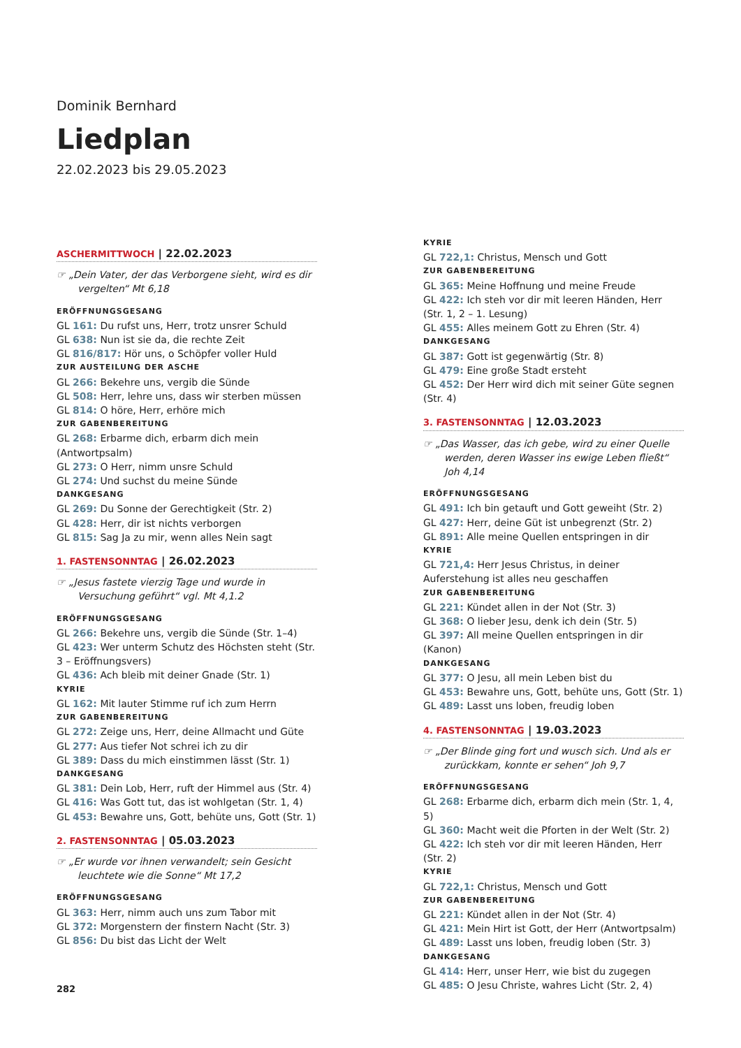Dominik Bernhard
Liedplan
22.02.2023 bis 29.05.2023
ASCHERMITTWOCH | 22.02.2023
☞ „Dein Vater, der das Verborgene sieht, wird es dir vergelten“ Mt 6,18
ERÖFFNUNGSGESANG
GL 161: Du rufst uns, Herr, trotz unsrer Schuld
GL 638: Nun ist sie da, die rechte Zeit
GL 816/817: Hör uns, o Schöpfer voller Huld
ZUR AUSTEILUNG DER ASCHE
GL 266: Bekehre uns, vergib die Sünde
GL 508: Herr, lehre uns, dass wir sterben müssen
GL 814: O höre, Herr, erhöre mich
ZUR GABENBEREITUNG
GL 268: Erbarme dich, erbarm dich mein (Antwortpsalm)
GL 273: O Herr, nimm unsre Schuld
GL 274: Und suchst du meine Sünde
DANKGESANG
GL 269: Du Sonne der Gerechtigkeit (Str. 2)
GL 428: Herr, dir ist nichts verborgen
GL 815: Sag Ja zu mir, wenn alles Nein sagt
1. FASTENSONNTAG | 26.02.2023
☞ „Jesus fastete vierzig Tage und wurde in Versuchung geführt“ vgl. Mt 4,1.2
ERÖFFNUNGSGESANG
GL 266: Bekehre uns, vergib die Sünde (Str. 1–4)
GL 423: Wer unterm Schutz des Höchsten steht (Str. 3 – Eröffnungsvers)
GL 436: Ach bleib mit deiner Gnade (Str. 1)
KYRIE
GL 162: Mit lauter Stimme ruf ich zum Herrn
ZUR GABENBEREITUNG
GL 272: Zeige uns, Herr, deine Allmacht und Güte
GL 277: Aus tiefer Not schrei ich zu dir
GL 389: Dass du mich einstimmen lässt (Str. 1)
DANKGESANG
GL 381: Dein Lob, Herr, ruft der Himmel aus (Str. 4)
GL 416: Was Gott tut, das ist wohlgetan (Str. 1, 4)
GL 453: Bewahre uns, Gott, behüte uns, Gott (Str. 1)
2. FASTENSONNTAG | 05.03.2023
☞ „Er wurde vor ihnen verwandelt; sein Gesicht leuchtete wie die Sonne“ Mt 17,2
ERÖFFNUNGSGESANG
GL 363: Herr, nimm auch uns zum Tabor mit
GL 372: Morgenstern der finstern Nacht (Str. 3)
GL 856: Du bist das Licht der Welt
KYRIE
GL 722,1: Christus, Mensch und Gott
ZUR GABENBEREITUNG
GL 365: Meine Hoffnung und meine Freude
GL 422: Ich steh vor dir mit leeren Händen, Herr (Str. 1, 2 – 1. Lesung)
GL 455: Alles meinem Gott zu Ehren (Str. 4)
DANKGESANG
GL 387: Gott ist gegenwärtig (Str. 8)
GL 479: Eine große Stadt ersteht
GL 452: Der Herr wird dich mit seiner Güte segnen (Str. 4)
3. FASTENSONNTAG | 12.03.2023
☞ „Das Wasser, das ich gebe, wird zu einer Quelle werden, deren Wasser ins ewige Leben fließt“ Joh 4,14
ERÖFFNUNGSGESANG
GL 491: Ich bin getauft und Gott geweiht (Str. 2)
GL 427: Herr, deine Güt ist unbegrenzt (Str. 2)
GL 891: Alle meine Quellen entspringen in dir
KYRIE
GL 721,4: Herr Jesus Christus, in deiner Auferstehung ist alles neu geschaffen
ZUR GABENBEREITUNG
GL 221: Kündet allen in der Not (Str. 3)
GL 368: O lieber Jesu, denk ich dein (Str. 5)
GL 397: All meine Quellen entspringen in dir (Kanon)
DANKGESANG
GL 377: O Jesu, all mein Leben bist du
GL 453: Bewahre uns, Gott, behüte uns, Gott (Str. 1)
GL 489: Lasst uns loben, freudig loben
4. FASTENSONNTAG | 19.03.2023
☞ „Der Blinde ging fort und wusch sich. Und als er zurückkam, konnte er sehen“ Joh 9,7
ERÖFFNUNGSGESANG
GL 268: Erbarme dich, erbarm dich mein (Str. 1, 4, 5)
GL 360: Macht weit die Pforten in der Welt (Str. 2)
GL 422: Ich steh vor dir mit leeren Händen, Herr (Str. 2)
KYRIE
GL 722,1: Christus, Mensch und Gott
ZUR GABENBEREITUNG
GL 221: Kündet allen in der Not (Str. 4)
GL 421: Mein Hirt ist Gott, der Herr (Antwortpsalm)
GL 489: Lasst uns loben, freudig loben (Str. 3)
DANKGESANG
GL 414: Herr, unser Herr, wie bist du zugegen
GL 485: O Jesu Christe, wahres Licht (Str. 2, 4)
282